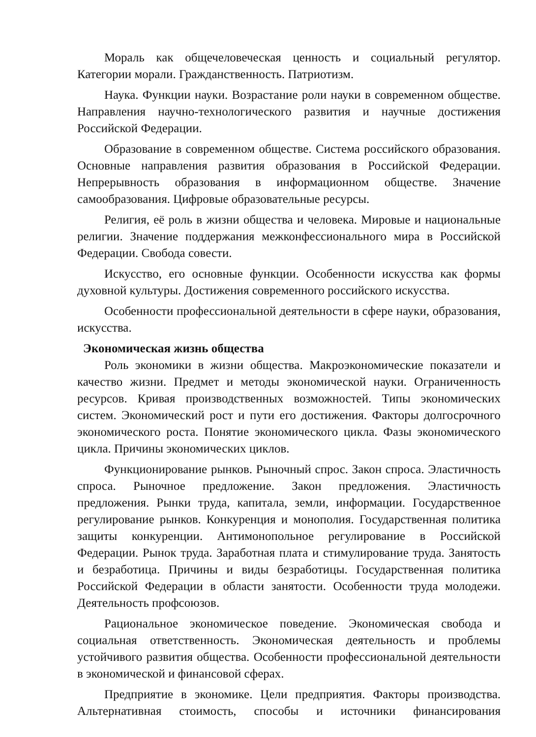Мораль как общечеловеческая ценность и социальный регулятор. Категории морали. Гражданственность. Патриотизм.
Наука. Функции науки. Возрастание роли науки в современном обществе. Направления научно-технологического развития и научные достижения Российской Федерации.
Образование в современном обществе. Система российского образования. Основные направления развития образования в Российской Федерации. Непрерывность образования в информационном обществе. Значение самообразования. Цифровые образовательные ресурсы.
Религия, её роль в жизни общества и человека. Мировые и национальные религии. Значение поддержания межконфессионального мира в Российской Федерации. Свобода совести.
Искусство, его основные функции. Особенности искусства как формы духовной культуры. Достижения современного российского искусства.
Особенности профессиональной деятельности в сфере науки, образования, искусства.
Экономическая жизнь общества
Роль экономики в жизни общества. Макроэкономические показатели и качество жизни. Предмет и методы экономической науки. Ограниченность ресурсов. Кривая производственных возможностей. Типы экономических систем. Экономический рост и пути его достижения. Факторы долгосрочного экономического роста. Понятие экономического цикла. Фазы экономического цикла. Причины экономических циклов.
Функционирование рынков. Рыночный спрос. Закон спроса. Эластичность спроса. Рыночное предложение. Закон предложения. Эластичность предложения. Рынки труда, капитала, земли, информации. Государственное регулирование рынков. Конкуренция и монополия. Государственная политика защиты конкуренции. Антимонопольное регулирование в Российской Федерации. Рынок труда. Заработная плата и стимулирование труда. Занятость и безработица. Причины и виды безработицы. Государственная политика Российской Федерации в области занятости. Особенности труда молодежи. Деятельность профсоюзов.
Рациональное экономическое поведение. Экономическая свобода и социальная ответственность. Экономическая деятельность и проблемы устойчивого развития общества. Особенности профессиональной деятельности в экономической и финансовой сферах.
Предприятие в экономике. Цели предприятия. Факторы производства. Альтернативная стоимость, способы и источники финансирования